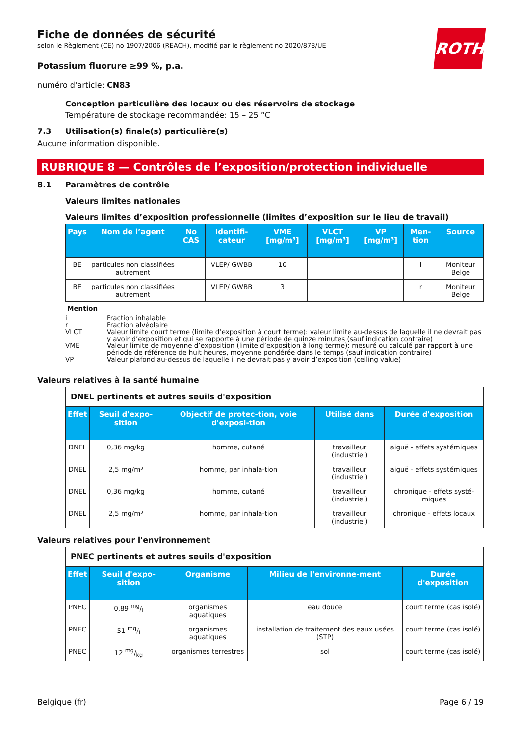ROTH
Fiche de données de sécurité
selon le Règlement (CE) no 1907/2006 (REACH), modifié par le règlement no 2020/878/UE
Potassium fluorure ≥99 %, p.a.
numéro d'article: CN83
Conception particulière des locaux ou des réservoirs de stockage
Température de stockage recommandée: 15 – 25 °C
7.3 Utilisation(s) finale(s) particulière(s)
Aucune information disponible.
RUBRIQUE 8 — Contrôles de l’exposition/protection individuelle
8.1 Paramètres de contrôle
Valeurs limites nationales
Valeurs limites d’exposition professionnelle (limites d’exposition sur le lieu de travail)
| Pays | Nom de l’agent | No CAS | Identifi-cateur | VME [mg/m³] | VLCT [mg/m³] | VP [mg/m³] | Men-tion | Source |
| --- | --- | --- | --- | --- | --- | --- | --- | --- |
| BE | particules non classifiées autrement | | VLEP/ GWBB | 10 | | | i | Moniteur Belge |
| BE | particules non classifiées autrement | | VLEP/ GWBB | 3 | | | r | Moniteur Belge |
Mention
i Fraction inhalable
r Fraction alvéolaire
VLCT Valeur limite court terme (limite d’exposition à court terme): valeur limite au-dessus de laquelle il ne devrait pas y avoir d’exposition et qui se rapporte à une période de quinze minutes (sauf indication contraire)
VME Valeur limite de moyenne d’exposition (limite d’exposition à long terme): mesuré ou calculé par rapport à une période de référence de huit heures, moyenne pondérée dans le temps (sauf indication contraire)
VP Valeur plafond au-dessus de laquelle il ne devrait pas y avoir d’exposition (ceiling value)
Valeurs relatives à la santé humaine
| DNEL pertinents et autres seuils d'exposition | | | | |
| --- | --- | --- | --- | --- |
| Effet | Seuil d'expo-sition | Objectif de protec-tion, voie d'exposi-tion | Utilisé dans | Durée d'exposition |
| DNEL | 0,36 mg/kg | homme, cutané | travailleur (industriel) | aiguë - effets systémiques |
| DNEL | 2,5 mg/m³ | homme, par inhala-tion | travailleur (industriel) | aiguë - effets systémiques |
| DNEL | 0,36 mg/kg | homme, cutané | travailleur (industriel) | chronique - effets systé-miques |
| DNEL | 2,5 mg/m³ | homme, par inhala-tion | travailleur (industriel) | chronique - effets locaux |
Valeurs relatives pour l'environnement
| PNEC pertinents et autres seuils d'exposition | | | | |
| --- | --- | --- | --- | --- |
| Effet | Seuil d'expo-sition | Organisme | Milieu de l'environne-ment | Durée d'exposition |
| PNEC | 0,89 mg/l | organismes aquatiques | eau douce | court terme (cas isolé) |
| PNEC | 51 mg/l | organismes aquatiques | installation de traitement des eaux usées (STP) | court terme (cas isolé) |
| PNEC | 12 mg/kg | organismes terrestres | sol | court terme (cas isolé) |
Belgique (fr) Page 6 / 19